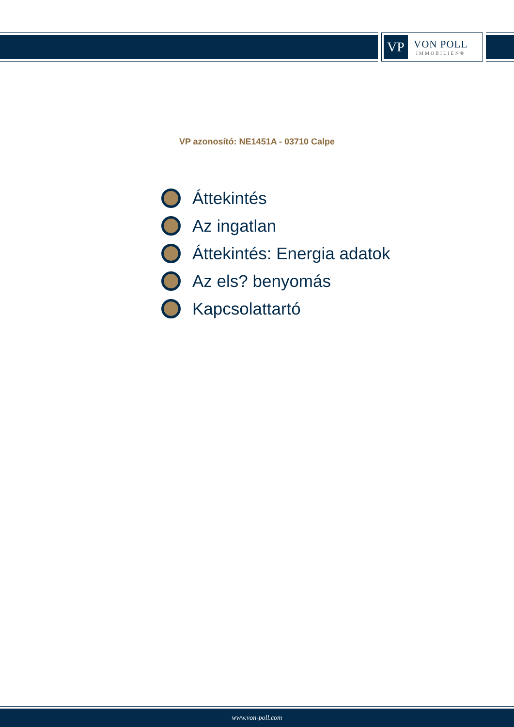VP
VON POLL
IMMOBILIEN®
VP azonosító: NE1451A - 03710 Calpe
Áttekintés
Az ingatlan
Áttekintés: Energia adatok
Az els? benyomás
Kapcsolattartó
www.von-poll.com